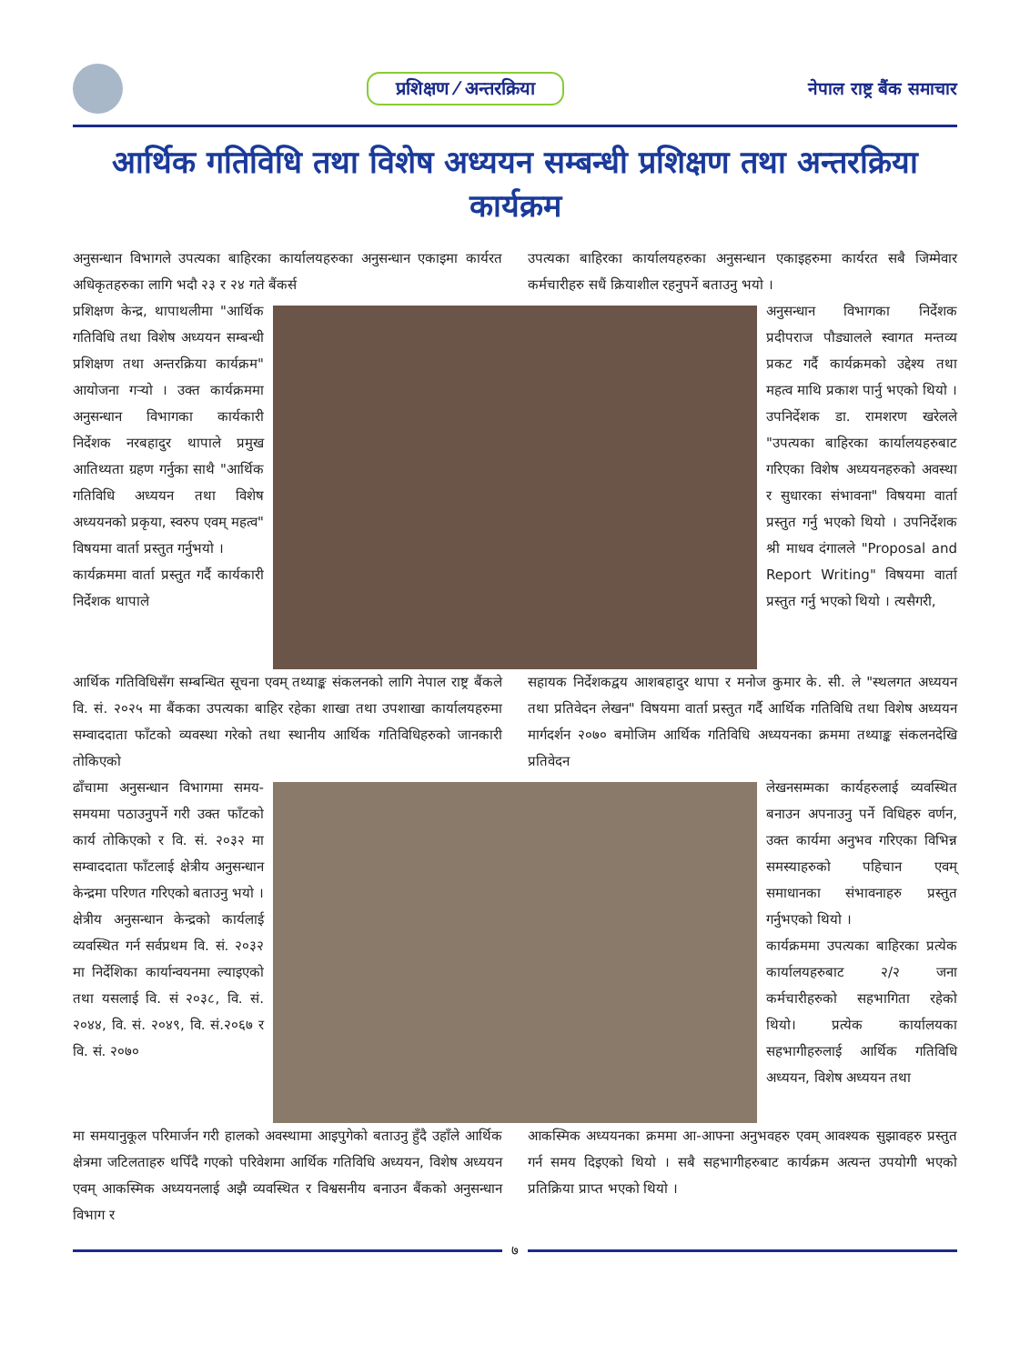प्रशिक्षण ⁄ अन्तरक्रिया नेपाल राष्ट्र बैंक समाचार
आर्थिक गतिविधि तथा विशेष अध्ययन सम्बन्धी प्रशिक्षण तथा अन्तरक्रिया कार्यक्रम
अनुसन्धान विभागले उपत्यका बाहिरका कार्यालयहरुका अनुसन्धान एकाइमा कार्यरत अधिकृतहरुका लागि भदौ २३ र २४ गते बैंकर्स
उपत्यका बाहिरका कार्यालयहरुका अनुसन्धान एकाइहरुमा कार्यरत सबै जिम्मेवार कर्मचारीहरु सधैं क्रियाशील रहनुपर्ने बताउनु भयो ।
प्रशिक्षण केन्द्र, थापाथलीमा "आर्थिक गतिविधि तथा विशेष अध्ययन सम्बन्धी प्रशिक्षण तथा अन्तरक्रिया कार्यक्रम" आयोजना गर्‍यो । उक्त कार्यक्रममा अनुसन्धान विभागका कार्यकारी निर्देशक नरबहादुर थापाले प्रमुख आतिथ्यता ग्रहण गर्नुका साथै "आर्थिक गतिविधि अध्ययन तथा विशेष अध्ययनको प्रकृया, स्वरुप एवम् महत्व" विषयमा वार्ता प्रस्तुत गर्नुभयो ।
कार्यक्रममा वार्ता प्रस्तुत गर्दै कार्यकारी निर्देशक थापाले
अनुसन्धान विभागका निर्देशक प्रदीपराज पौड्यालले स्वागत मन्तव्य प्रकट गर्दै कार्यक्रमको उद्देश्य तथा महत्व माथि प्रकाश पार्नु भएको थियो । उपनिर्देशक डा. रामशरण खरेलले "उपत्यका बाहिरका कार्यालयहरुबाट गरिएका विशेष अध्ययनहरुको अवस्था र सुधारका संभावना" विषयमा वार्ता प्रस्तुत गर्नु भएको थियो । उपनिर्देशक श्री माधव दंगालले "Proposal and Report Writing" विषयमा वार्ता प्रस्तुत गर्नु भएको थियो । त्यसैगरी,
आर्थिक गतिविधिसँग सम्बन्धित सूचना एवम् तथ्याङ्क संकलनको लागि नेपाल राष्ट्र बैंकले वि. सं. २०२५ मा बैंकका उपत्यका बाहिर रहेका शाखा तथा उपशाखा कार्यालयहरुमा सम्वाददाता फाँटको व्यवस्था गरेको तथा स्थानीय आर्थिक गतिविधिहरुको जानकारी तोकिएको
सहायक निर्देशकद्वय आशबहादुर थापा र मनोज कुमार के. सी. ले "स्थलगत अध्ययन तथा प्रतिवेदन लेखन" विषयमा वार्ता प्रस्तुत गर्दै आर्थिक गतिविधि तथा विशेष अध्ययन मार्गदर्शन २०७० बमोजिम आर्थिक गतिविधि अध्ययनका क्रममा तथ्याङ्क संकलनदेखि प्रतिवेदन
ढाँचामा अनुसन्धान विभागमा समय-समयमा पठाउनुपर्ने गरी उक्त फाँटको कार्य तोकिएको र वि. सं. २०३२ मा सम्वाददाता फाँटलाई क्षेत्रीय अनुसन्धान केन्द्रमा परिणत गरिएको बताउनु भयो । क्षेत्रीय अनुसन्धान केन्द्रको कार्यलाई व्यवस्थित गर्न सर्वप्रथम वि. सं. २०३२ मा निर्देशिका कार्यान्वयनमा ल्याइएको तथा यसलाई वि. सं २०३८, वि. सं. २०४४, वि. सं. २०४९, वि. सं.२०६७ र वि. सं. २०७०
लेखनसम्मका कार्यहरुलाई व्यवस्थित बनाउन अपनाउनु पर्ने विधिहरु वर्णन, उक्त कार्यमा अनुभव गरिएका विभिन्न समस्याहरुको पहिचान एवम् समाधानका संभावनाहरु प्रस्तुत गर्नुभएको थियो ।
कार्यक्रममा उपत्यका बाहिरका प्रत्येक कार्यालयहरुबाट २/२ जना कर्मचारीहरुको सहभागिता रहेको थियो। प्रत्येक कार्यालयका सहभागीहरुलाई आर्थिक गतिविधि अध्ययन, विशेष अध्ययन तथा
मा समयानुकूल परिमार्जन गरी हालको अवस्थामा आइपुगेको बताउनु हुँदै उहाँले आर्थिक क्षेत्रमा जटिलताहरु थपिँदै गएको परिवेशमा आर्थिक गतिविधि अध्ययन, विशेष अध्ययन एवम् आकस्मिक अध्ययनलाई अझै व्यवस्थित र विश्वसनीय बनाउन बैंकको अनुसन्धान विभाग र
आकस्मिक अध्ययनका क्रममा आ-आफ्ना अनुभवहरु एवम् आवश्यक सुझावहरु प्रस्तुत गर्न समय दिइएको थियो । सबै सहभागीहरुबाट कार्यक्रम अत्यन्त उपयोगी भएको प्रतिक्रिया प्राप्त भएको थियो ।
७